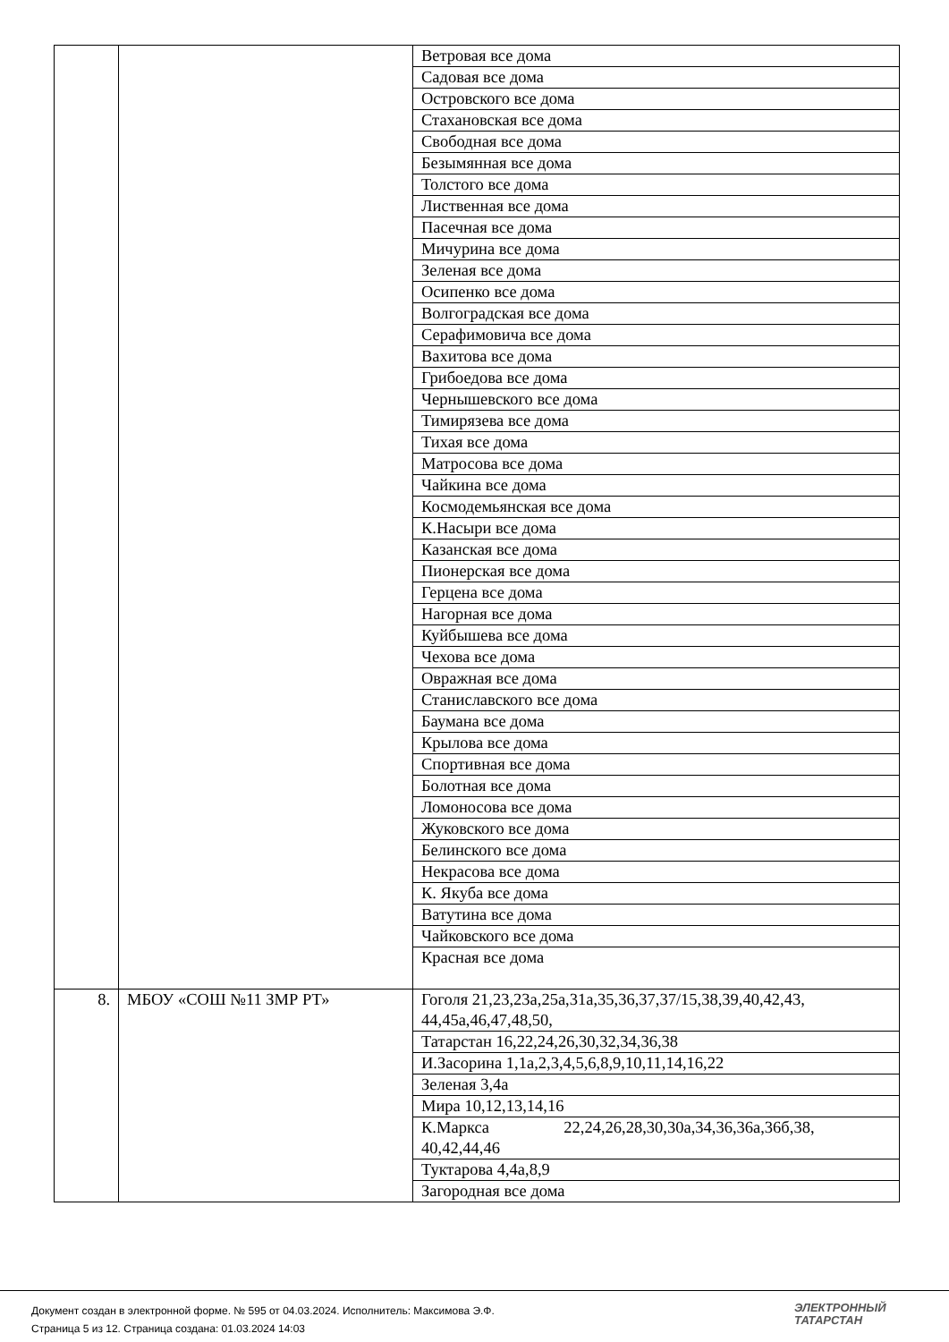| | | Ветровая все дома |
| | | Садовая все дома |
| | | Островского все дома |
| | | Стахановская все дома |
| | | Свободная все дома |
| | | Безымянная все дома |
| | | Толстого все дома |
| | | Лиственная все дома |
| | | Пасечная все дома |
| | | Мичурина все дома |
| | | Зеленая все дома |
| | | Осипенко все дома |
| | | Волгоградская все дома |
| | | Серафимовича все дома |
| | | Вахитова все дома |
| | | Грибоедова все дома |
| | | Чернышевского все дома |
| | | Тимирязева все дома |
| | | Тихая все дома |
| | | Матросова все дома |
| | | Чайкина все дома |
| | | Космодемьянская все дома |
| | | К.Насыри все дома |
| | | Казанская все дома |
| | | Пионерская все дома |
| | | Герцена все дома |
| | | Нагорная все дома |
| | | Куйбышева все дома |
| | | Чехова все дома |
| | | Овражная все дома |
| | | Станиславского все дома |
| | | Баумана все дома |
| | | Крылова все дома |
| | | Спортивная все дома |
| | | Болотная все дома |
| | | Ломоносова все дома |
| | | Жуковского все дома |
| | | Белинского все дома |
| | | Некрасова все дома |
| | | К. Якуба все дома |
| | | Ватутина все дома |
| | | Чайковского все дома |
| | | Красная все дома |
| 8. | МБОУ «СОШ №11 ЗМР РТ» | Гоголя 21,23,23а,25а,31а,35,36,37,37/15,38,39,40,42,43, 44,45а,46,47,48,50, |
| | | Татарстан 16,22,24,26,30,32,34,36,38 |
| | | И.Засорина 1,1а,2,3,4,5,6,8,9,10,11,14,16,22 |
| | | Зеленая 3,4а |
| | | Мира 10,12,13,14,16 |
| | | К.Маркса 22,24,26,28,30,30а,34,36,36а,36б,38, 40,42,44,46 |
| | | Туктарова 4,4а,8,9 |
| | | Загородная все дома |
Документ создан в электронной форме. № 595 от 04.03.2024. Исполнитель: Максимова Э.Ф.
Страница 5 из 12. Страница создана: 01.03.2024 14:03
ЭЛЕКТРОННЫЙ
ТАТАРСТАН